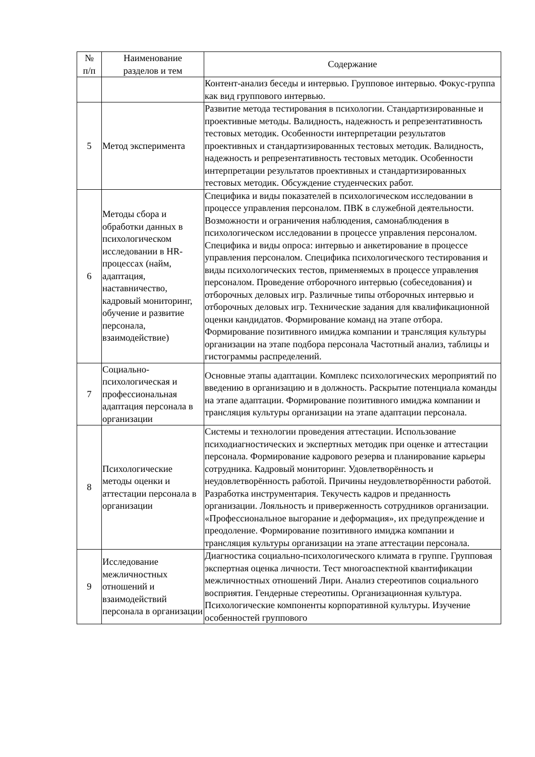| № п/п | Наименование разделов и тем | Содержание |
| --- | --- | --- |
| | | Контент-анализ беседы и интервью. Групповое интервью. Фокус-группа как вид группового интервью. |
| 5 | Метод эксперимента | Развитие метода тестирования в психологии. Стандартизированные и проективные методы. Валидность, надежность и репрезентативность тестовых методик. Особенности интерпретации результатов проективных и стандартизированных тестовых методик. Валидность, надежность и репрезентативность тестовых методик. Особенности интерпретации результатов проективных и стандартизированных тестовых методик. Обсуждение студенческих работ. |
| 6 | Методы сбора и обработки данных в психологическом исследовании в HR-процессах (найм, адаптация, наставничество, кадровый мониторинг, обучение и развитие персонала, взаимодействие) | Специфика и виды показателей в психологическом исследовании в процессе управления персоналом. ПВК в служебной деятельности. Возможности и ограничения наблюдения, самонаблюдения в психологическом исследовании в процессе управления персоналом. Специфика и виды опроса: интервью и анкетирование в процессе управления персоналом. Специфика психологического тестирования и виды психологических тестов, применяемых в процессе управления персоналом. Проведение отборочного интервью (собеседования) и отборочных деловых игр. Различные типы отборочных интервью и отборочных деловых игр. Технические задания для квалификационной оценки кандидатов. Формирование команд на этапе отбора. Формирование позитивного имиджа компании и трансляция культуры организации на этапе подбора персонала Частотный анализ, таблицы и гистограммы распределений. |
| 7 | Социально-психологическая и профессиональная адаптация персонала в организации | Основные этапы адаптации. Комплекс психологических мероприятий по введению в организацию и в должность. Раскрытие потенциала команды на этапе адаптации. Формирование позитивного имиджа компании и трансляция культуры организации на этапе адаптации персонала. |
| 8 | Психологические методы оценки и аттестации персонала в организации | Системы и технологии проведения аттестации. Использование психодиагностических и экспертных методик при оценке и аттестации персонала. Формирование кадрового резерва и планирование карьеры сотрудника. Кадровый мониторинг. Удовлетворённость и неудовлетворённость работой. Причины неудовлетворённости работой. Разработка инструментария. Текучесть кадров и преданность организации. Лояльность и приверженность сотрудников организации. «Профессиональное выгорание и деформация», их предупреждение и преодоление. Формирование позитивного имиджа компании и трансляция культуры организации на этапе аттестации персонала. |
| 9 | Исследование межличностных отношений и взаимодействий персонала в организации | Диагностика социально-психологического климата в группе. Групповая экспертная оценка личности. Тест многоаспектной квантификации межличностных отношений Лири. Анализ стереотипов социального восприятия. Гендерные стереотипы. Организационная культура. Психологические компоненты корпоративной культуры. Изучение особенностей группового |